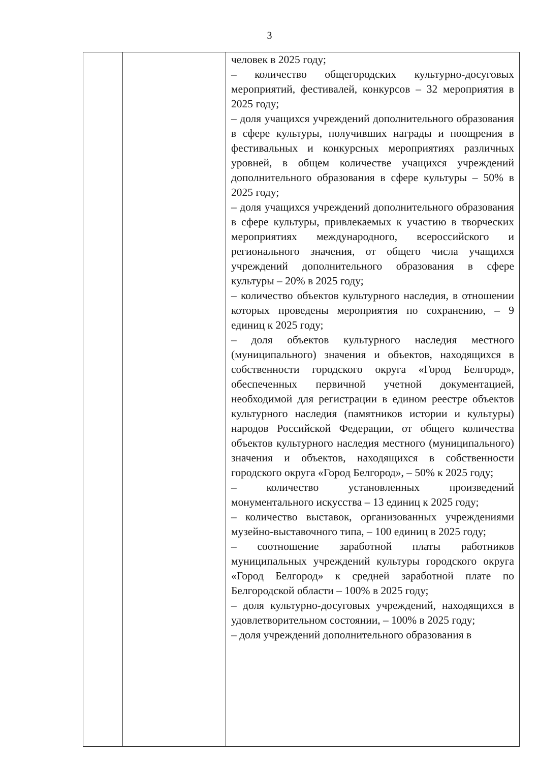3
| | | человек в 2025 году; – количество общегородских культурно-досуговых мероприятий, фестивалей, конкурсов – 32 мероприятия в 2025 году; – доля учащихся учреждений дополнительного образования в сфере культуры, получивших награды и поощрения в фестивальных и конкурсных мероприятиях различных уровней, в общем количестве учащихся учреждений дополнительного образования в сфере культуры – 50% в 2025 году; – доля учащихся учреждений дополнительного образования в сфере культуры, привлекаемых к участию в творческих мероприятиях международного, всероссийского и регионального значения, от общего числа учащихся учреждений дополнительного образования в сфере культуры – 20% в 2025 году; – количество объектов культурного наследия, в отношении которых проведены мероприятия по сохранению, – 9 единиц к 2025 году; – доля объектов культурного наследия местного (муниципального) значения и объектов, находящихся в собственности городского округа «Город Белгород», обеспеченных первичной учетной документацией, необходимой для регистрации в едином реестре объектов культурного наследия (памятников истории и культуры) народов Российской Федерации, от общего количества объектов культурного наследия местного (муниципального) значения и объектов, находящихся в собственности городского округа «Город Белгород», – 50% к 2025 году; – количество установленных произведений монументального искусства – 13 единиц к 2025 году; – количество выставок, организованных учреждениями музейно-выставочного типа, – 100 единиц в 2025 году; – соотношение заработной платы работников муниципальных учреждений культуры городского округа «Город Белгород» к средней заработной плате по Белгородской области – 100% в 2025 году; – доля культурно-досуговых учреждений, находящихся в удовлетворительном состоянии, – 100% в 2025 году; – доля учреждений дополнительного образования в |